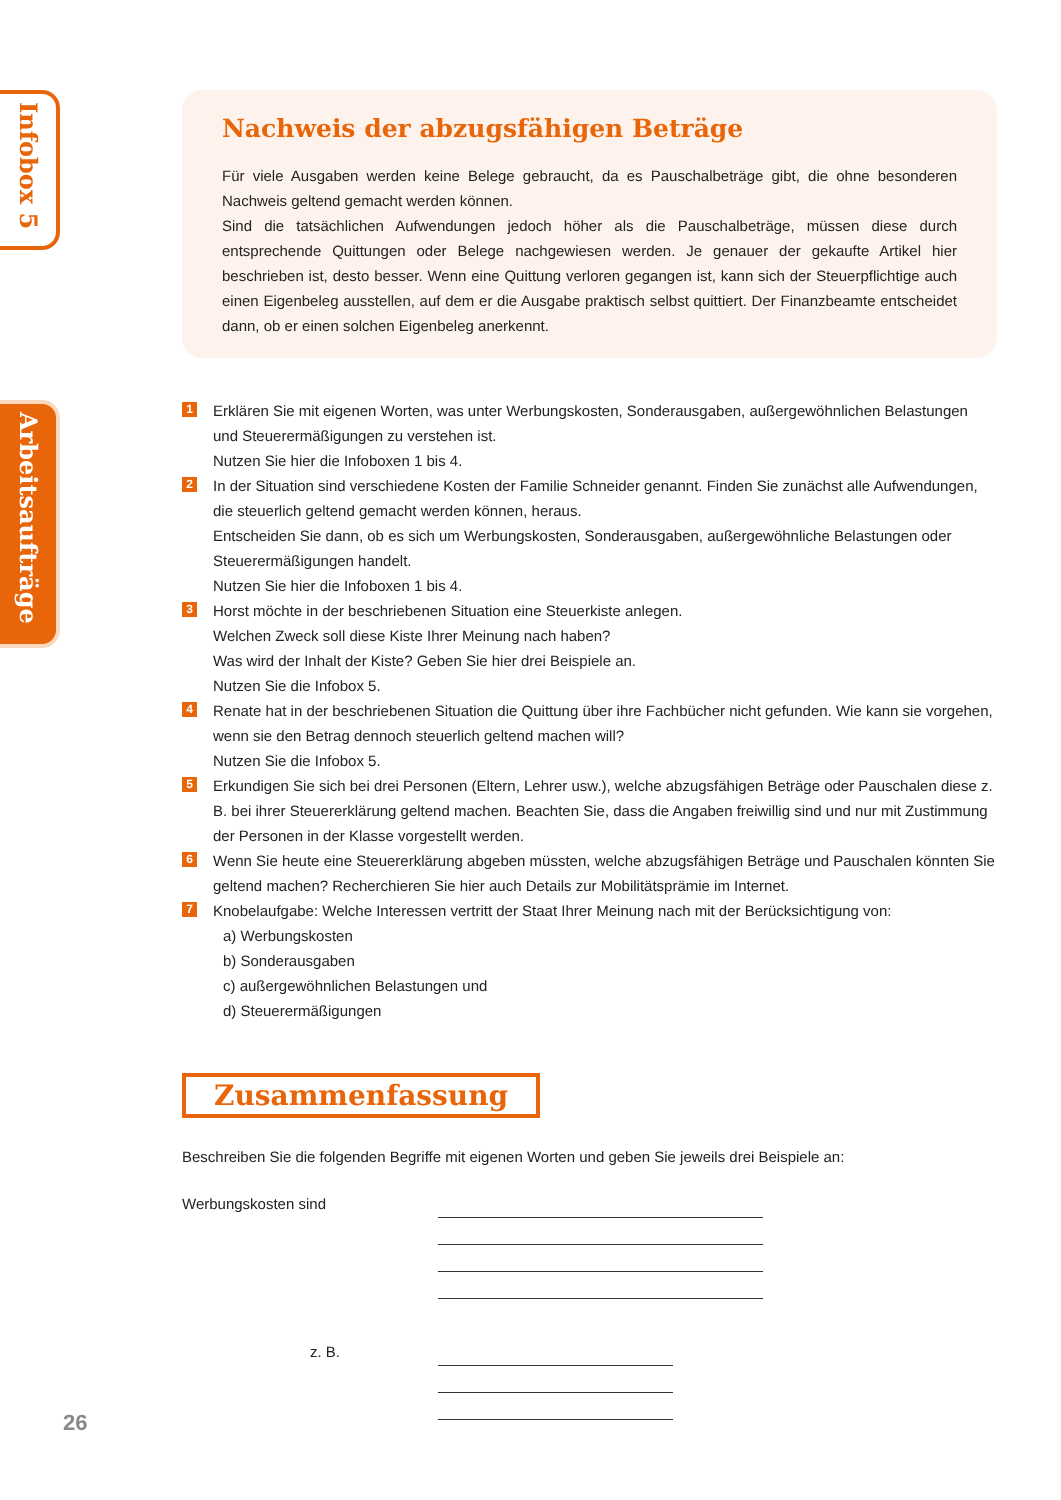Infobox 5
Arbeitsaufträge
Nachweis der abzugsfähigen Beträge
Für viele Ausgaben werden keine Belege gebraucht, da es Pauschalbeträge gibt, die ohne besonderen Nachweis geltend gemacht werden können.
Sind die tatsächlichen Aufwendungen jedoch höher als die Pauschalbeträge, müssen diese durch entsprechende Quittungen oder Belege nachgewiesen werden. Je genauer der gekaufte Artikel hier beschrieben ist, desto besser. Wenn eine Quittung verloren gegangen ist, kann sich der Steuerpflichtige auch einen Eigenbeleg ausstellen, auf dem er die Ausgabe praktisch selbst quittiert. Der Finanzbeamte entscheidet dann, ob er einen solchen Eigenbeleg anerkennt.
1
Erklären Sie mit eigenen Worten, was unter Werbungskosten, Sonderausgaben, außergewöhnlichen Belastungen und Steuerermäßigungen zu verstehen ist.
Nutzen Sie hier die Infoboxen 1 bis 4.
2
In der Situation sind verschiedene Kosten der Familie Schneider genannt. Finden Sie zunächst alle Aufwendungen, die steuerlich geltend gemacht werden können, heraus.
Entscheiden Sie dann, ob es sich um Werbungskosten, Sonderausgaben, außergewöhnliche Belastungen oder Steuerermäßigungen handelt.
Nutzen Sie hier die Infoboxen 1 bis 4.
3
Horst möchte in der beschriebenen Situation eine Steuerkiste anlegen.
Welchen Zweck soll diese Kiste Ihrer Meinung nach haben?
Was wird der Inhalt der Kiste? Geben Sie hier drei Beispiele an.
Nutzen Sie die Infobox 5.
4
Renate hat in der beschriebenen Situation die Quittung über ihre Fachbücher nicht gefunden. Wie kann sie vorgehen, wenn sie den Betrag dennoch steuerlich geltend machen will?
Nutzen Sie die Infobox 5.
5
Erkundigen Sie sich bei drei Personen (Eltern, Lehrer usw.), welche abzugsfähigen Beträge oder Pauschalen diese z. B. bei ihrer Steuererklärung geltend machen. Beachten Sie, dass die Angaben freiwillig sind und nur mit Zustimmung der Personen in der Klasse vorgestellt werden.
6
Wenn Sie heute eine Steuererklärung abgeben müssten, welche abzugsfähigen Beträge und Pauschalen könnten Sie geltend machen? Recherchieren Sie hier auch Details zur Mobilitätsprämie im Internet.
7
Knobelaufgabe: Welche Interessen vertritt der Staat Ihrer Meinung nach mit der Berücksichtigung von:
a) Werbungskosten
b) Sonderausgaben
c) außergewöhnlichen Belastungen und
d) Steuerermäßigungen
Zusammenfassung
Beschreiben Sie die folgenden Begriffe mit eigenen Worten und geben Sie jeweils drei Beispiele an:
Werbungskosten sind
z. B.
26